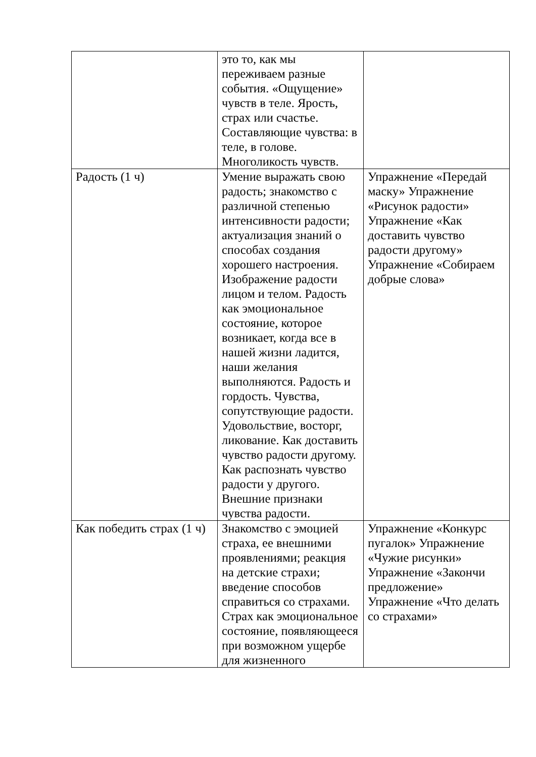| | это то, как мы переживаем разные события. «Ощущение» чувств в теле. Ярость, страх или счастье. Составляющие чувства: в теле, в голове. Многоликость чувств. | |
| Радость (1 ч) | Умение выражать свою радость; знакомство с различной степенью интенсивности радости; актуализация знаний о способах создания хорошего настроения. Изображение радости лицом и телом. Радость как эмоциональное состояние, которое возникает, когда все в нашей жизни ладится, наши желания выполняются. Радость и гордость. Чувства, сопутствующие радости. Удовольствие, восторг, ликование. Как доставить чувство радости другому. Как распознать чувство радости у другого. Внешние признаки чувства радости. | Упражнение «Передай маску» Упражнение «Рисунок радости» Упражнение «Как доставить чувство радости другому» Упражнение «Собираем добрые слова» |
| Как победить страх (1 ч) | Знакомство с эмоцией страха, ее внешними проявлениями; реакция на детские страхи; введение способов справиться со страхами. Страх как эмоциональное состояние, появляющееся при возможном ущербе для жизненного | Упражнение «Конкурс пугалок» Упражнение «Чужие рисунки» Упражнение «Закончи предложение» Упражнение «Что делать со страхами» |